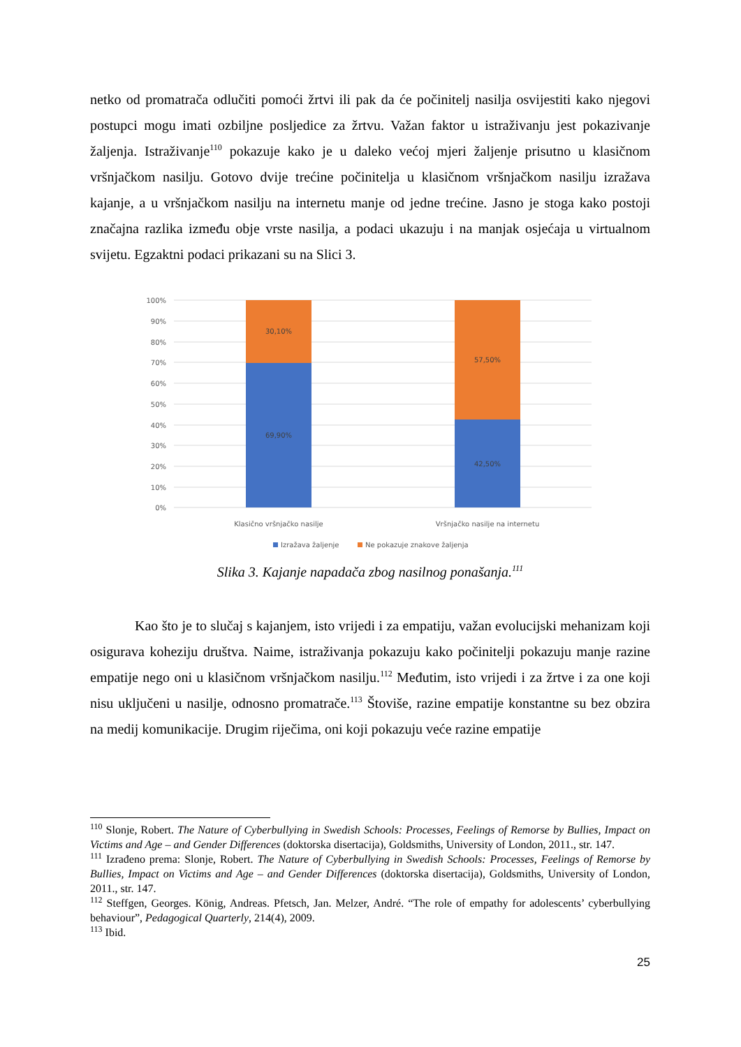netko od promatrača odlučiti pomoći žrtvi ili pak da će počinitelj nasilja osvijestiti kako njegovi postupci mogu imati ozbiljne posljedice za žrtvu. Važan faktor u istraživanju jest pokazivanje žaljenja. Istraživanje<sup>110</sup> pokazuje kako je u daleko većoj mjeri žaljenje prisutno u klasičnom vršnjačkom nasilju. Gotovo dvije trećine počinitelja u klasičnom vršnjačkom nasilju izražava kajanje, a u vršnjačkom nasilju na internetu manje od jedne trećine. Jasno je stoga kako postoji značajna razlika između obje vrste nasilja, a podaci ukazuju i na manjak osjećaja u virtualnom svijetu. Egzaktni podaci prikazani su na Slici 3.
100%
90%
80%
70%
60%
50%
40%
30%
20%
10%
0%
30,10%
69,90%
57,50%
42,50%
Klasično vršnjačko nasilje
Vršnjačko nasilje na internetu
Izražava žaljenje
Ne pokazuje znakove žaljenja
Slika 3. Kajanje napadača zbog nasilnog ponašanja.<sup>111</sup>
Kao što je to slučaj s kajanjem, isto vrijedi i za empatiju, važan evolucijski mehanizam koji osigurava koheziju društva. Naime, istraživanja pokazuju kako počinitelji pokazuju manje razine empatije nego oni u klasičnom vršnjačkom nasilju.<sup>112</sup> Međutim, isto vrijedi i za žrtve i za one koji nisu uključeni u nasilje, odnosno promatrače.<sup>113</sup> Štoviše, razine empatije konstantne su bez obzira na medij komunikacije. Drugim riječima, oni koji pokazuju veće razine empatije
<sup>110</sup> Slonje, Robert. The Nature of Cyberbullying in Swedish Schools: Processes, Feelings of Remorse by Bullies, Impact on Victims and Age – and Gender Differences (doktorska disertacija), Goldsmiths, University of London, 2011., str. 147.
<sup>111</sup> Izrađeno prema: Slonje, Robert. The Nature of Cyberbullying in Swedish Schools: Processes, Feelings of Remorse by Bullies, Impact on Victims and Age – and Gender Differences (doktorska disertacija), Goldsmiths, University of London, 2011., str. 147.
<sup>112</sup> Steffgen, Georges. König, Andreas. Pfetsch, Jan. Melzer, André. “The role of empathy for adolescents’ cyberbullying behaviour”, Pedagogical Quarterly, 214(4), 2009.
<sup>113</sup> Ibid.
25